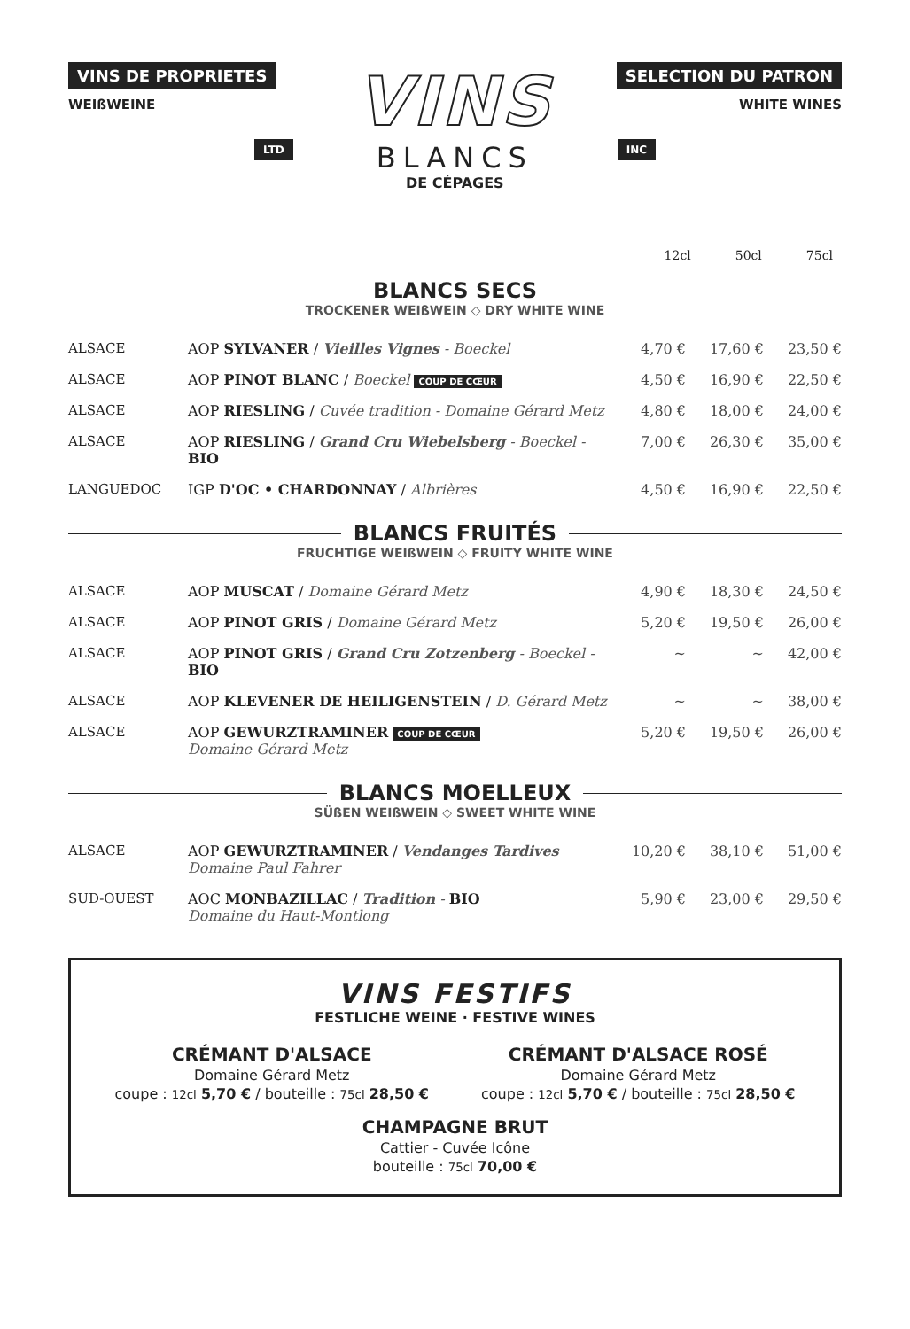VINS DE PROPRIETES
WEIßWEINE
LTD
VINS
BLANCS
DE CÉPAGES
SELECTION DU PATRON
WHITE WINES
INC
12cl 50cl 75cl
BLANCS SECS
TROCKENER WEIßWEIN ◇ DRY WHITE WINE
| ALSACE | AOP SYLVANER / Vieilles Vignes - Boeckel | 4,70 € | 17,60 € | 23,50 € |
| ALSACE | AOP PINOT BLANC / Boeckel COUP DE CŒUR | 4,50 € | 16,90 € | 22,50 € |
| ALSACE | AOP RIESLING / Cuvée tradition - Domaine Gérard Metz | 4,80 € | 18,00 € | 24,00 € |
| ALSACE | AOP RIESLING / Grand Cru Wiebelsberg - Boeckel - BIO | 7,00 € | 26,30 € | 35,00 € |
| LANGUEDOC | IGP D'OC • CHARDONNAY / Albrières | 4,50 € | 16,90 € | 22,50 € |
BLANCS FRUITÉS
FRUCHTIGE WEIßWEIN ◇ FRUITY WHITE WINE
| ALSACE | AOP MUSCAT / Domaine Gérard Metz | 4,90 € | 18,30 € | 24,50 € |
| ALSACE | AOP PINOT GRIS / Domaine Gérard Metz | 5,20 € | 19,50 € | 26,00 € |
| ALSACE | AOP PINOT GRIS / Grand Cru Zotzenberg - Boeckel - BIO | ~ | ~ | 42,00 € |
| ALSACE | AOP KLEVENER DE HEILIGENSTEIN / D. Gérard Metz | ~ | ~ | 38,00 € |
| ALSACE | AOP GEWURZTRAMINER COUP DE CŒUR Domaine Gérard Metz | 5,20 € | 19,50 € | 26,00 € |
BLANCS MOELLEUX
SÜßEN WEIßWEIN ◇ SWEET WHITE WINE
| ALSACE | AOP GEWURZTRAMINER / Vendanges Tardives Domaine Paul Fahrer | 10,20 € | 38,10 € | 51,00 € |
| SUD-OUEST | AOC MONBAZILLAC / Tradition - BIO Domaine du Haut-Montlong | 5,90 € | 23,00 € | 29,50 € |
VINS FESTIFS
FESTLICHE WEINE · FESTIVE WINES
CRÉMANT D'ALSACE
Domaine Gérard Metz
coupe : 12cl 5,70 € / bouteille : 75cl 28,50 €
CRÉMANT D'ALSACE ROSÉ
Domaine Gérard Metz
coupe : 12cl 5,70 € / bouteille : 75cl 28,50 €
CHAMPAGNE BRUT
Cattier - Cuvée Icône
bouteille : 75cl 70,00 €